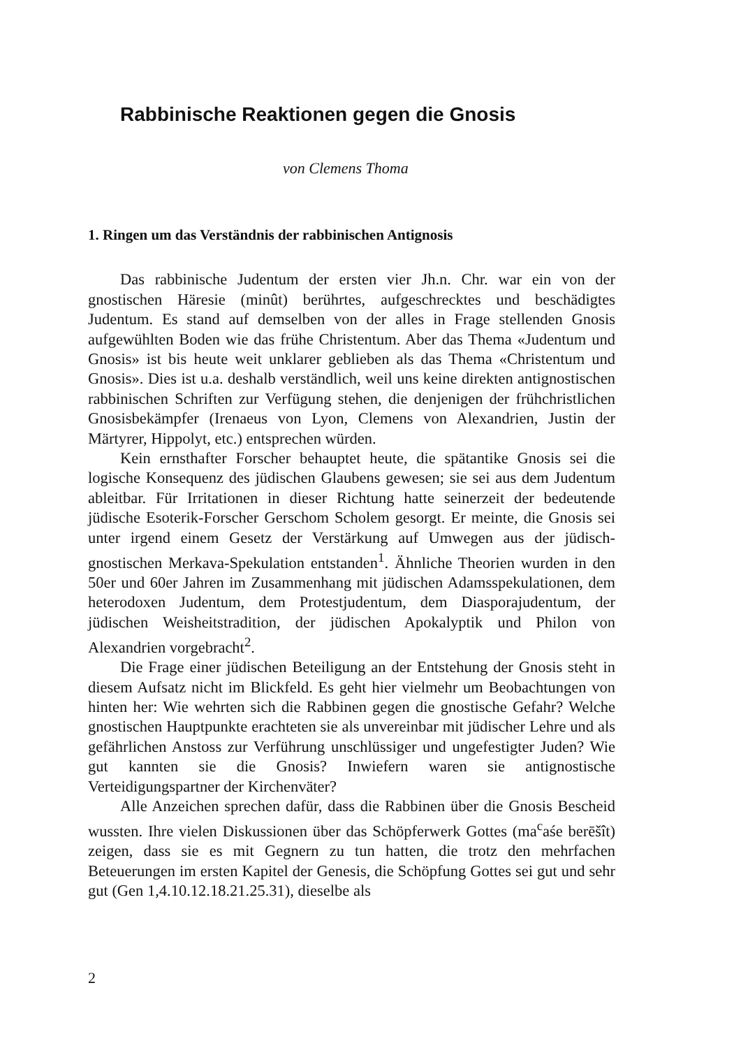Rabbinische Reaktionen gegen die Gnosis
von Clemens Thoma
1. Ringen um das Verständnis der rabbinischen Antignosis
Das rabbinische Judentum der ersten vier Jh.n. Chr. war ein von der gnostischen Häresie (minût) berührtes, aufgeschrecktes und beschädigtes Judentum. Es stand auf demselben von der alles in Frage stellenden Gnosis aufgewühlten Boden wie das frühe Christentum. Aber das Thema «Judentum und Gnosis» ist bis heute weit unklarer geblieben als das Thema «Christentum und Gnosis». Dies ist u.a. deshalb verständlich, weil uns keine direkten antignostischen rabbinischen Schriften zur Verfügung stehen, die denjenigen der frühchristlichen Gnosisbekämpfer (Irenaeus von Lyon, Clemens von Alexandrien, Justin der Märtyrer, Hippolyt, etc.) entsprechen würden.
Kein ernsthafter Forscher behauptet heute, die spätantike Gnosis sei die logische Konsequenz des jüdischen Glaubens gewesen; sie sei aus dem Judentum ableitbar. Für Irritationen in dieser Richtung hatte seinerzeit der bedeutende jüdische Esoterik-Forscher Gerschom Scholem gesorgt. Er meinte, die Gnosis sei unter irgend einem Gesetz der Verstärkung auf Umwegen aus der jüdisch-gnostischen Merkava-Spekulation entstanden<sup>1</sup>. Ähnliche Theorien wurden in den 50er und 60er Jahren im Zusammenhang mit jüdischen Adamsspekulationen, dem heterodoxen Judentum, dem Protestjudentum, dem Diasporajudentum, der jüdischen Weisheitstradition, der jüdischen Apokalyptik und Philon von Alexandrien vorgebracht<sup>2</sup>.
Die Frage einer jüdischen Beteiligung an der Entstehung der Gnosis steht in diesem Aufsatz nicht im Blickfeld. Es geht hier vielmehr um Beobachtungen von hinten her: Wie wehrten sich die Rabbinen gegen die gnostische Gefahr? Welche gnostischen Hauptpunkte erachteten sie als unvereinbar mit jüdischer Lehre und als gefährlichen Anstoss zur Verführung unschlüssiger und ungefestigter Juden? Wie gut kannten sie die Gnosis? Inwiefern waren sie antignostische Verteidigungspartner der Kirchenväter?
Alle Anzeichen sprechen dafür, dass die Rabbinen über die Gnosis Bescheid wussten. Ihre vielen Diskussionen über das Schöpferwerk Gottes (ma<sup>c</sup>aśe berēšît) zeigen, dass sie es mit Gegnern zu tun hatten, die trotz den mehrfachen Beteuerungen im ersten Kapitel der Genesis, die Schöpfung Gottes sei gut und sehr gut (Gen 1,4.10.12.18.21.25.31), dieselbe als
2